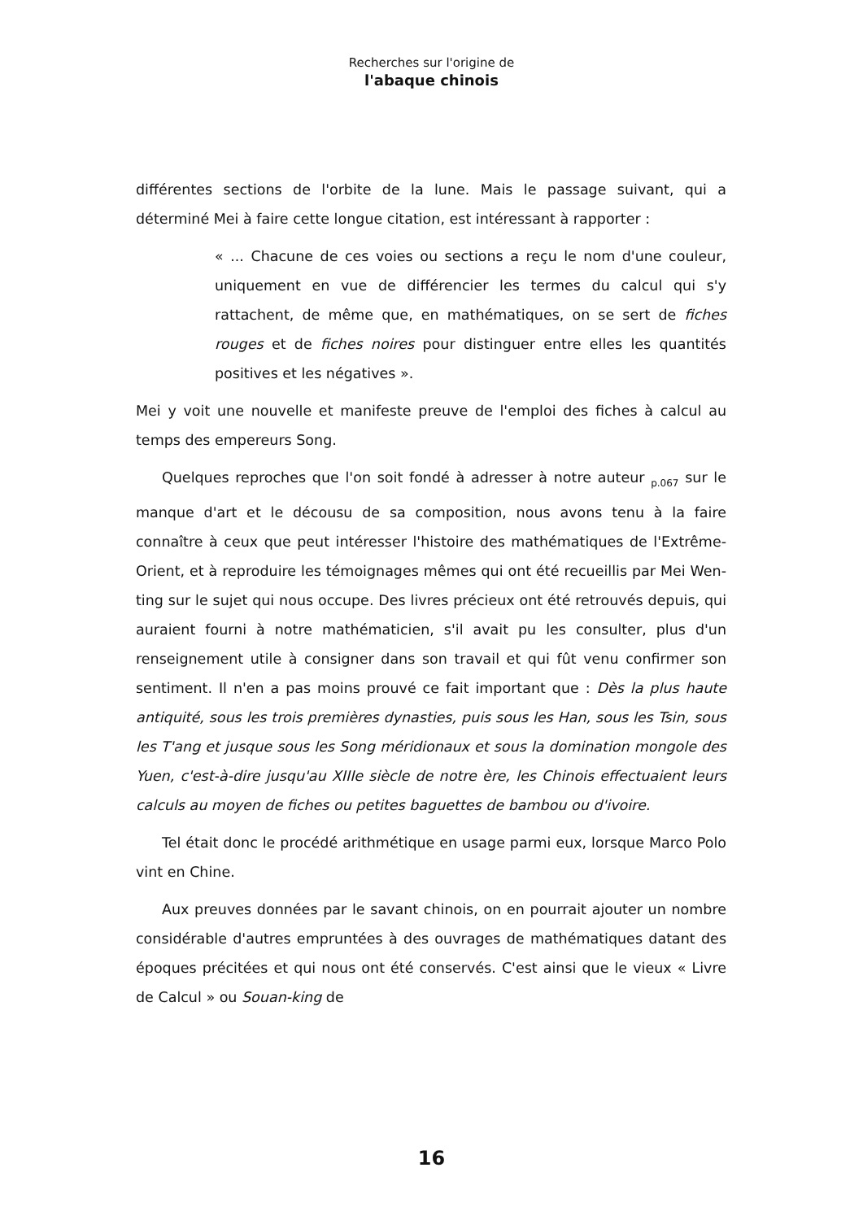Recherches sur l'origine de
l'abaque chinois
différentes sections de l'orbite de la lune. Mais le passage suivant, qui a déterminé Mei à faire cette longue citation, est intéressant à rapporter :
« ... Chacune de ces voies ou sections a reçu le nom d'une couleur, uniquement en vue de différencier les termes du calcul qui s'y rattachent, de même que, en mathématiques, on se sert de fiches rouges et de fiches noires pour distinguer entre elles les quantités positives et les négatives ».
Mei y voit une nouvelle et manifeste preuve de l'emploi des fiches à calcul au temps des empereurs Song.
Quelques reproches que l'on soit fondé à adresser à notre auteur <sub>p.067</sub> sur le manque d'art et le décousu de sa composition, nous avons tenu à la faire connaître à ceux que peut intéresser l'histoire des mathématiques de l'Extrême-Orient, et à reproduire les témoignages mêmes qui ont été recueillis par Mei Wen-ting sur le sujet qui nous occupe. Des livres précieux ont été retrouvés depuis, qui auraient fourni à notre mathématicien, s'il avait pu les consulter, plus d'un renseignement utile à consigner dans son travail et qui fût venu confirmer son sentiment. Il n'en a pas moins prouvé ce fait important que : Dès la plus haute antiquité, sous les trois premières dynasties, puis sous les Han, sous les Tsin, sous les T'ang et jusque sous les Song méridionaux et sous la domination mongole des Yuen, c'est-à-dire jusqu'au XIIIe siècle de notre ère, les Chinois effectuaient leurs calculs au moyen de fiches ou petites baguettes de bambou ou d'ivoire.
Tel était donc le procédé arithmétique en usage parmi eux, lorsque Marco Polo vint en Chine.
Aux preuves données par le savant chinois, on en pourrait ajouter un nombre considérable d'autres empruntées à des ouvrages de mathématiques datant des époques précitées et qui nous ont été conservés. C'est ainsi que le vieux « Livre de Calcul » ou Souan-king de
16